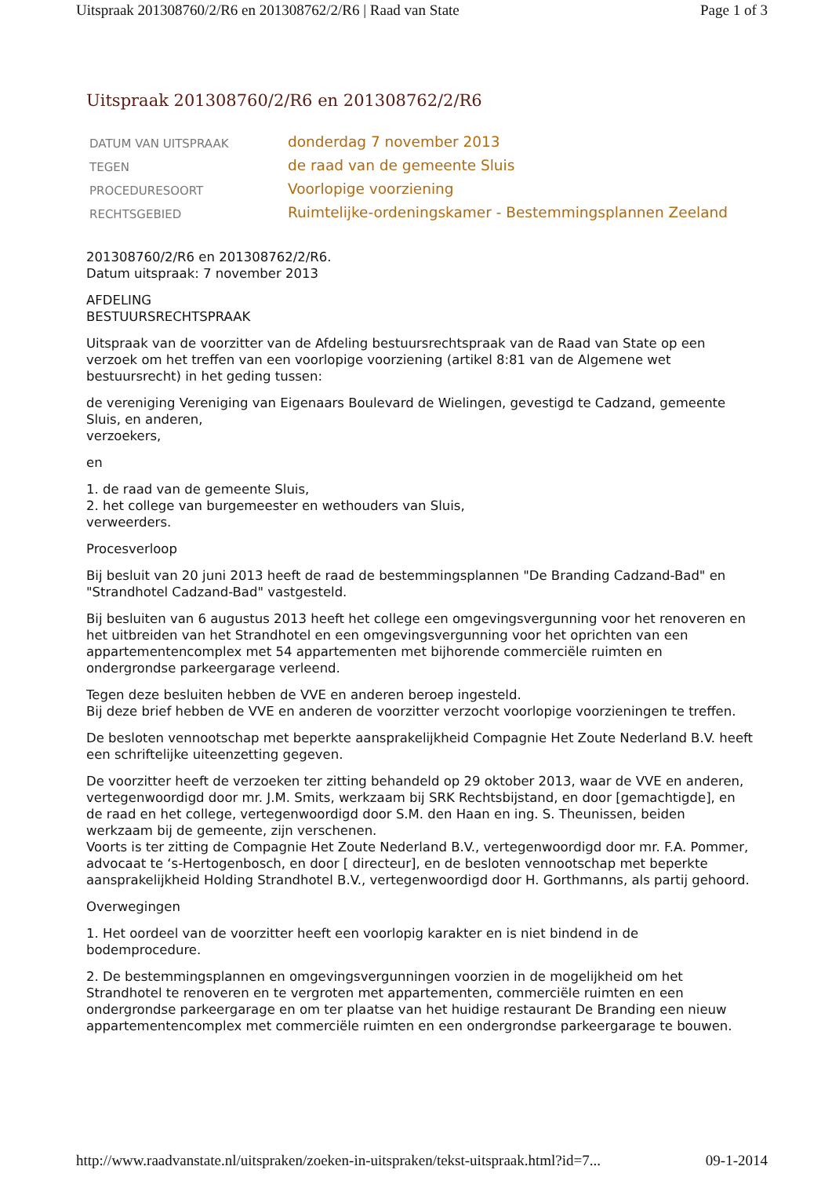Uitspraak 201308760/2/R6 en 201308762/2/R6 | Raad van State Page 1 of 3
Uitspraak 201308760/2/R6 en 201308762/2/R6
| DATUM VAN UITSPRAAK | donderdag 7 november 2013 |
| TEGEN | de raad van de gemeente Sluis |
| PROCEDURESOORT | Voorlopige voorziening |
| RECHTSGEBIED | Ruimtelijke-ordeningskamer - Bestemmingsplannen Zeeland |
201308760/2/R6 en 201308762/2/R6.
Datum uitspraak: 7 november 2013
AFDELING
BESTUURSRECHTSPRAAK
Uitspraak van de voorzitter van de Afdeling bestuursrechtspraak van de Raad van State op een verzoek om het treffen van een voorlopige voorziening (artikel 8:81 van de Algemene wet bestuursrecht) in het geding tussen:
de vereniging Vereniging van Eigenaars Boulevard de Wielingen, gevestigd te Cadzand, gemeente Sluis, en anderen,
verzoekers,
en
1. de raad van de gemeente Sluis,
2. het college van burgemeester en wethouders van Sluis,
verweerders.
Procesverloop
Bij besluit van 20 juni 2013 heeft de raad de bestemmingsplannen "De Branding Cadzand-Bad" en "Strandhotel Cadzand-Bad" vastgesteld.
Bij besluiten van 6 augustus 2013 heeft het college een omgevingsvergunning voor het renoveren en het uitbreiden van het Strandhotel en een omgevingsvergunning voor het oprichten van een appartementencomplex met 54 appartementen met bijhorende commerciële ruimten en ondergrondse parkeergarage verleend.
Tegen deze besluiten hebben de VVE en anderen beroep ingesteld.
Bij deze brief hebben de VVE en anderen de voorzitter verzocht voorlopige voorzieningen te treffen.
De besloten vennootschap met beperkte aansprakelijkheid Compagnie Het Zoute Nederland B.V. heeft een schriftelijke uiteenzetting gegeven.
De voorzitter heeft de verzoeken ter zitting behandeld op 29 oktober 2013, waar de VVE en anderen, vertegenwoordigd door mr. J.M. Smits, werkzaam bij SRK Rechtsbijstand, en door [gemachtigde], en de raad en het college, vertegenwoordigd door S.M. den Haan en ing. S. Theunissen, beiden werkzaam bij de gemeente, zijn verschenen.
Voorts is ter zitting de Compagnie Het Zoute Nederland B.V., vertegenwoordigd door mr. F.A. Pommer, advocaat te ‘s-Hertogenbosch, en door [ directeur], en de besloten vennootschap met beperkte aansprakelijkheid Holding Strandhotel B.V., vertegenwoordigd door H. Gorthmanns, als partij gehoord.
Overwegingen
1. Het oordeel van de voorzitter heeft een voorlopig karakter en is niet bindend in de bodemprocedure.
2. De bestemmingsplannen en omgevingsvergunningen voorzien in de mogelijkheid om het Strandhotel te renoveren en te vergroten met appartementen, commerciële ruimten en een ondergrondse parkeergarage en om ter plaatse van het huidige restaurant De Branding een nieuw appartementencomplex met commerciële ruimten en een ondergrondse parkeergarage te bouwen.
http://www.raadvanstate.nl/uitspraken/zoeken-in-uitspraken/tekst-uitspraak.html?id=7... 09-1-2014